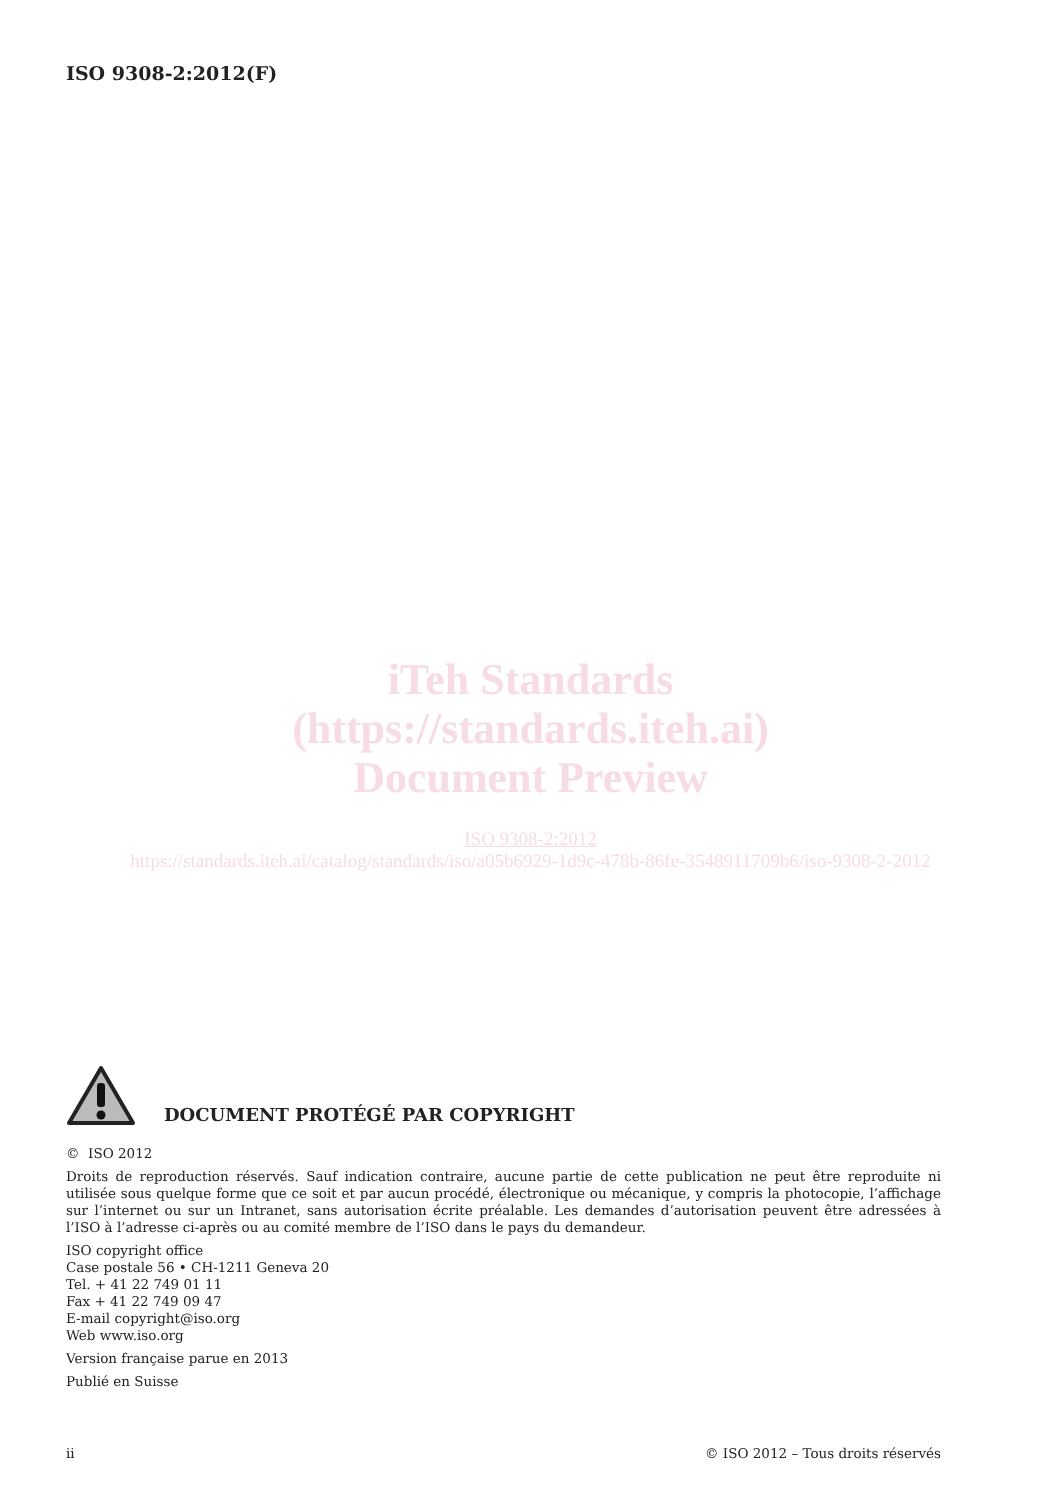ISO 9308-2:2012(F)
iTeh Standards
(https://standards.iteh.ai)
Document Preview
ISO 9308-2:2012
https://standards.iteh.ai/catalog/standards/iso/a05b6929-1d9c-478b-86fe-3548911709b6/iso-9308-2-2012
DOCUMENT PROTÉGÉ PAR COPYRIGHT
© ISO 2012
Droits de reproduction réservés. Sauf indication contraire, aucune partie de cette publication ne peut être reproduite ni utilisée sous quelque forme que ce soit et par aucun procédé, électronique ou mécanique, y compris la photocopie, l’affichage sur l’internet ou sur un Intranet, sans autorisation écrite préalable. Les demandes d’autorisation peuvent être adressées à l’ISO à l’adresse ci-après ou au comité membre de l’ISO dans le pays du demandeur.
ISO copyright office
Case postale 56 • CH-1211 Geneva 20
Tel. + 41 22 749 01 11
Fax + 41 22 749 09 47
E-mail copyright@iso.org
Web www.iso.org
Version française parue en 2013
Publié en Suisse
ii © ISO 2012 – Tous droits réservés